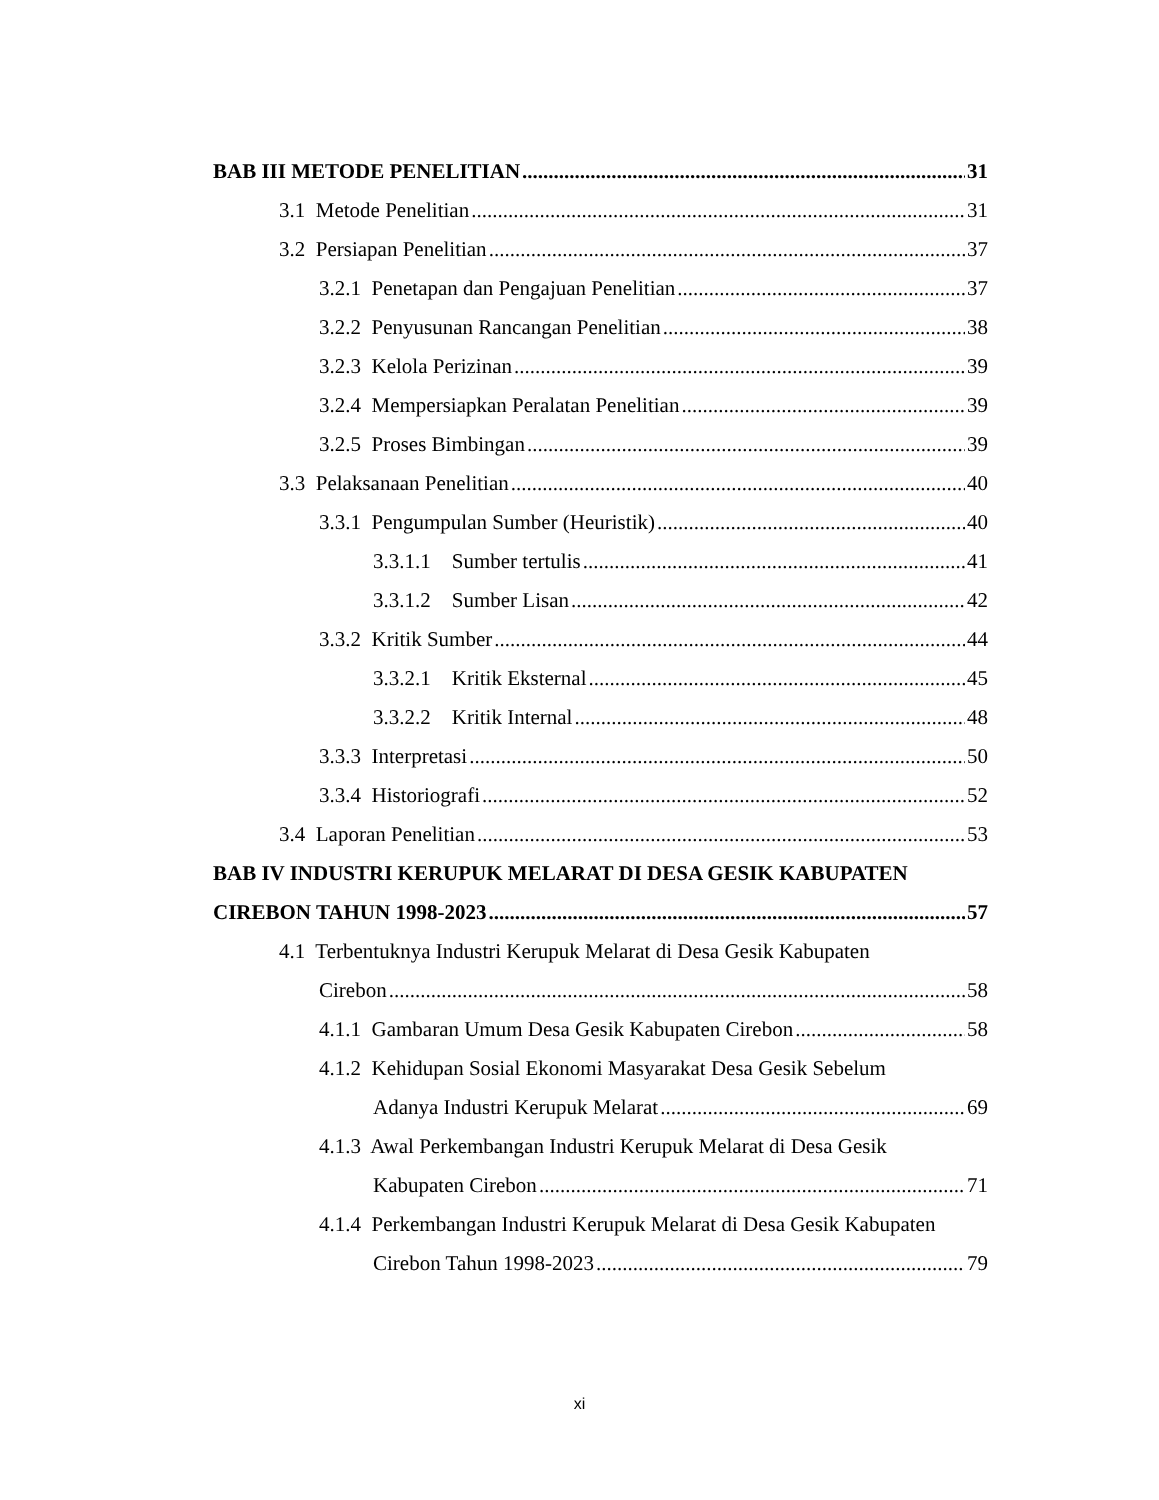BAB III METODE PENELITIAN 31
3.1 Metode Penelitian 31
3.2 Persiapan Penelitian 37
3.2.1 Penetapan dan Pengajuan Penelitian 37
3.2.2 Penyusunan Rancangan Penelitian 38
3.2.3 Kelola Perizinan 39
3.2.4 Mempersiapkan Peralatan Penelitian 39
3.2.5 Proses Bimbingan 39
3.3 Pelaksanaan Penelitian 40
3.3.1 Pengumpulan Sumber (Heuristik) 40
3.3.1.1 Sumber tertulis 41
3.3.1.2 Sumber Lisan 42
3.3.2 Kritik Sumber 44
3.3.2.1 Kritik Eksternal 45
3.3.2.2 Kritik Internal 48
3.3.3 Interpretasi 50
3.3.4 Historiografi 52
3.4 Laporan Penelitian 53
BAB IV INDUSTRI KERUPUK MELARAT DI DESA GESIK KABUPATEN
CIREBON TAHUN 1998-2023 57
4.1 Terbentuknya Industri Kerupuk Melarat di Desa Gesik Kabupaten
Cirebon 58
4.1.1 Gambaran Umum Desa Gesik Kabupaten Cirebon 58
4.1.2 Kehidupan Sosial Ekonomi Masyarakat Desa Gesik Sebelum
Adanya Industri Kerupuk Melarat 69
4.1.3 Awal Perkembangan Industri Kerupuk Melarat di Desa Gesik
Kabupaten Cirebon 71
4.1.4 Perkembangan Industri Kerupuk Melarat di Desa Gesik Kabupaten
Cirebon Tahun 1998-2023 79
xi